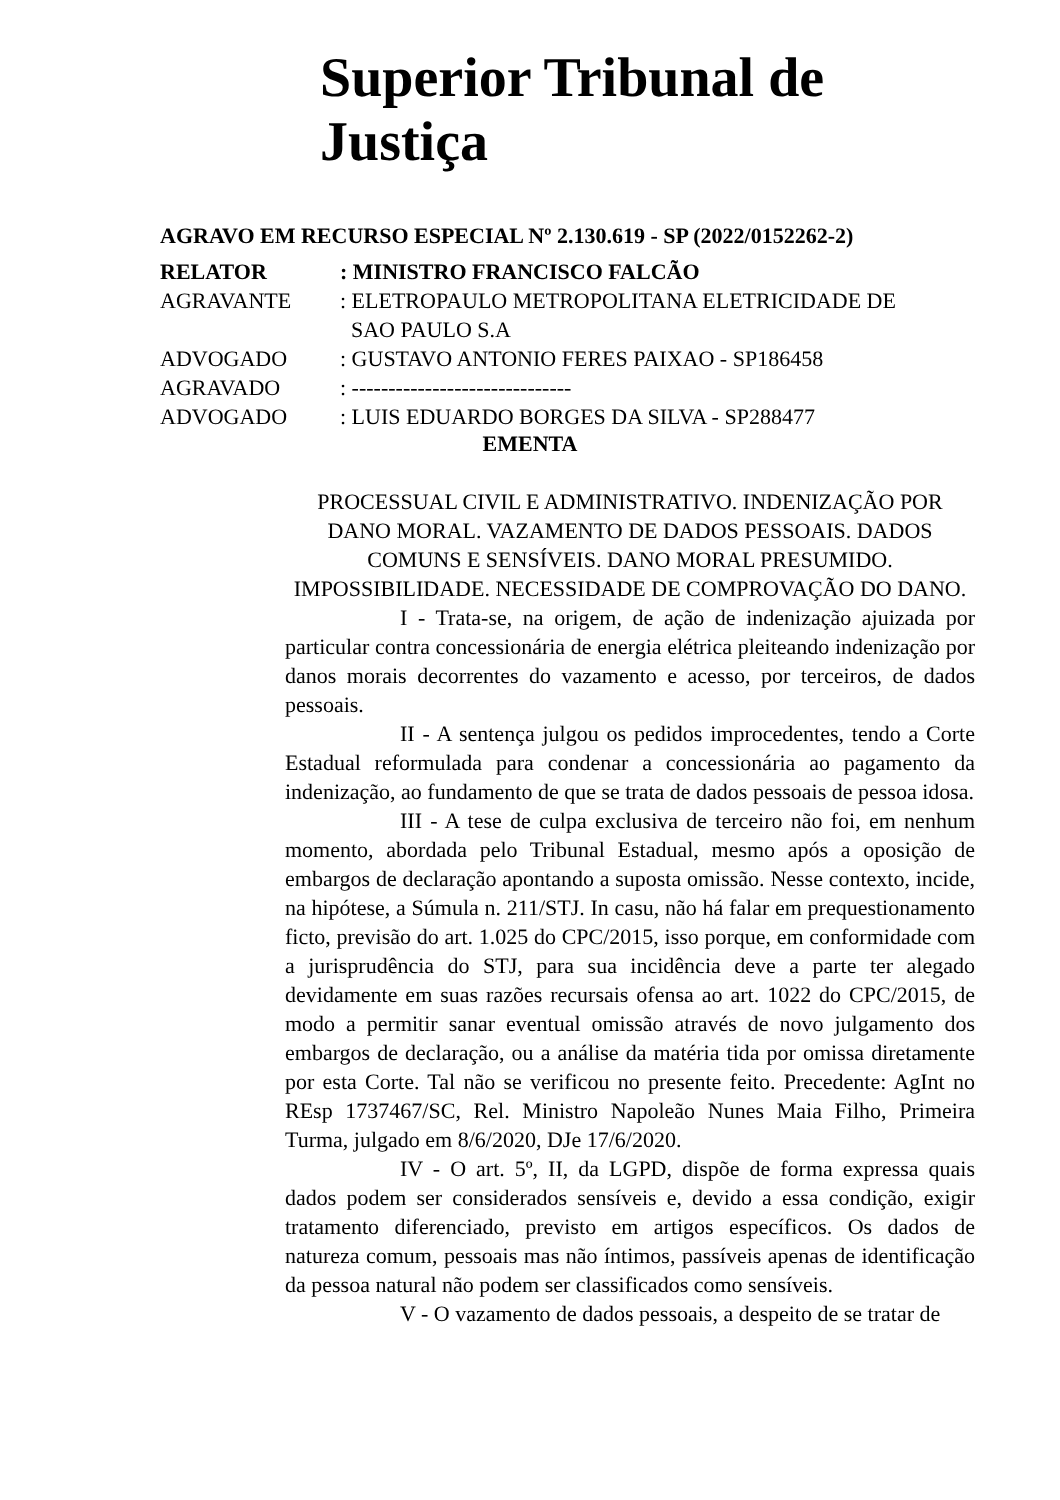Superior Tribunal de
Justiça
AGRAVO EM RECURSO ESPECIAL Nº 2.130.619 - SP (2022/0152262-2)
| RELATOR | : MINISTRO FRANCISCO FALCÃO |
| AGRAVANTE | : ELETROPAULO METROPOLITANA ELETRICIDADE DE SAO PAULO S.A |
| ADVOGADO | : GUSTAVO ANTONIO FERES PAIXAO - SP186458 |
| AGRAVADO | : ------------------------------ |
| ADVOGADO | : LUIS EDUARDO BORGES DA SILVA - SP288477 |
EMENTA
PROCESSUAL CIVIL E ADMINISTRATIVO. INDENIZAÇÃO POR DANO MORAL. VAZAMENTO DE DADOS PESSOAIS. DADOS COMUNS E SENSÍVEIS. DANO MORAL PRESUMIDO. IMPOSSIBILIDADE. NECESSIDADE DE COMPROVAÇÃO DO DANO.
I - Trata-se, na origem, de ação de indenização ajuizada por particular contra concessionária de energia elétrica pleiteando indenização por danos morais decorrentes do vazamento e acesso, por terceiros, de dados pessoais.
II - A sentença julgou os pedidos improcedentes, tendo a Corte Estadual reformulada para condenar a concessionária ao pagamento da indenização, ao fundamento de que se trata de dados pessoais de pessoa idosa.
III - A tese de culpa exclusiva de terceiro não foi, em nenhum momento, abordada pelo Tribunal Estadual, mesmo após a oposição de embargos de declaração apontando a suposta omissão. Nesse contexto, incide, na hipótese, a Súmula n. 211/STJ. In casu, não há falar em prequestionamento ficto, previsão do art. 1.025 do CPC/2015, isso porque, em conformidade com a jurisprudência do STJ, para sua incidência deve a parte ter alegado devidamente em suas razões recursais ofensa ao art. 1022 do CPC/2015, de modo a permitir sanar eventual omissão através de novo julgamento dos embargos de declaração, ou a análise da matéria tida por omissa diretamente por esta Corte. Tal não se verificou no presente feito. Precedente: AgInt no REsp 1737467/SC, Rel. Ministro Napoleão Nunes Maia Filho, Primeira Turma, julgado em 8/6/2020, DJe 17/6/2020.
IV - O art. 5º, II, da LGPD, dispõe de forma expressa quais dados podem ser considerados sensíveis e, devido a essa condição, exigir tratamento diferenciado, previsto em artigos específicos. Os dados de natureza comum, pessoais mas não íntimos, passíveis apenas de identificação da pessoa natural não podem ser classificados como sensíveis.
V - O vazamento de dados pessoais, a despeito de se tratar de